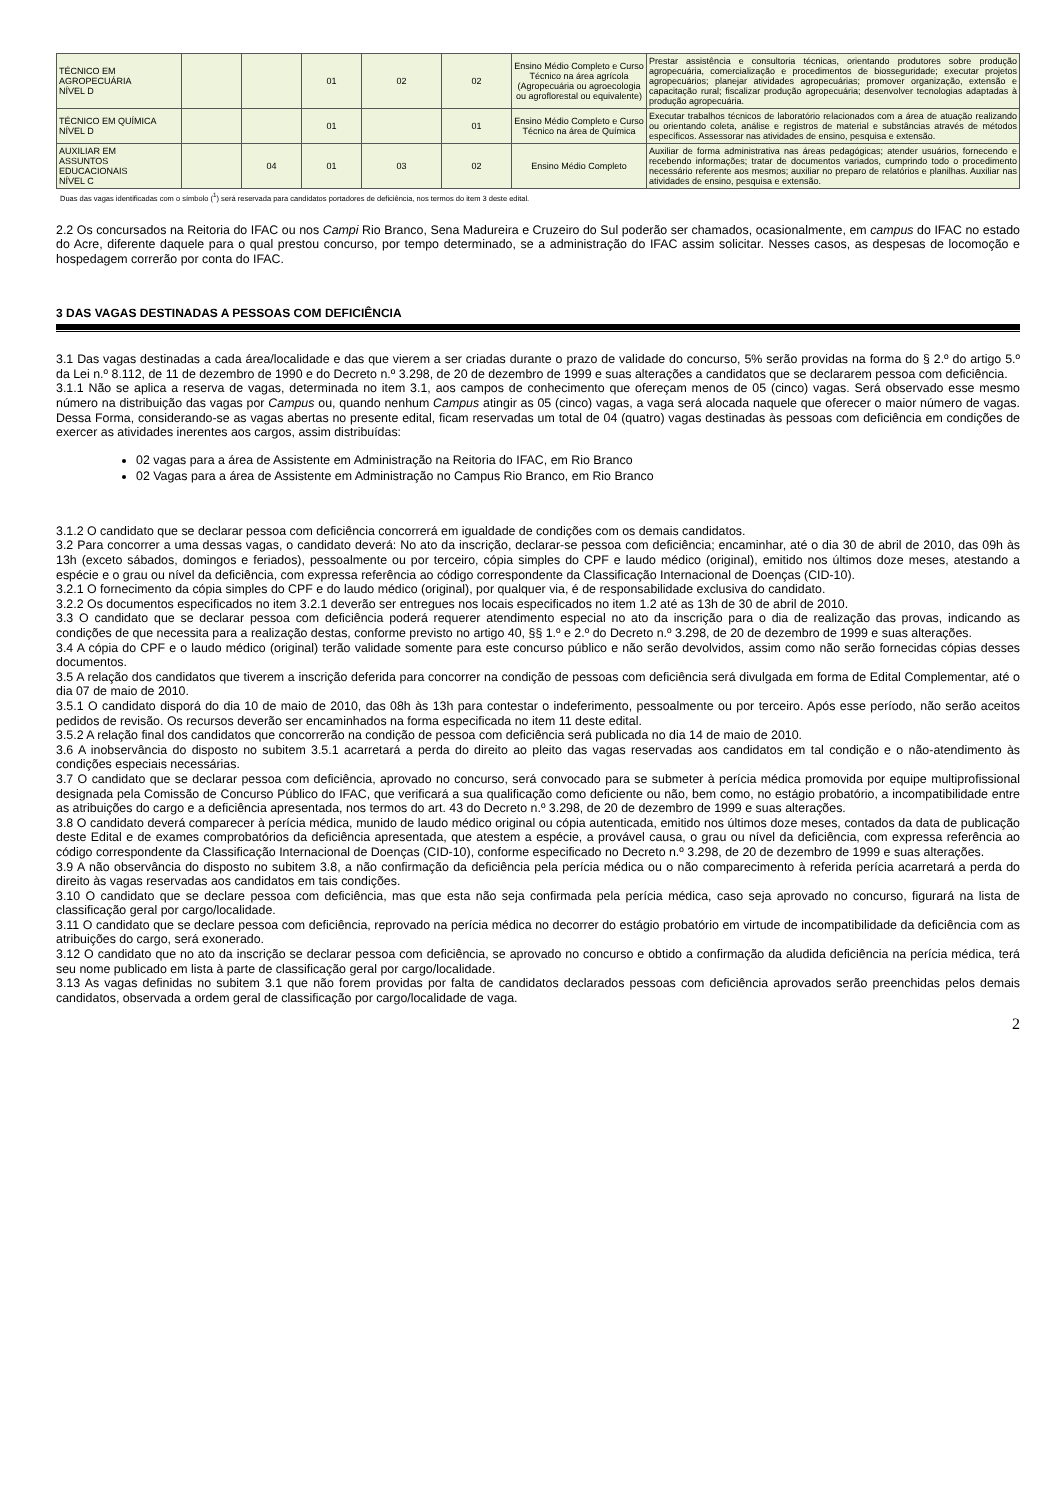| TÉCNICO EM AGROPECUÁRIA NÍVEL D | | | 01 | 02 | 02 | Ensino Médio Completo e Curso Técnico na área agrícola (Agropecuária ou agroecologia ou agroflorestal ou equivalente) | Prestar assistência e consultoria técnicas, orientando produtores sobre produção agropecuária, comercialização e procedimentos de biosseguridade; executar projetos agropecuários; planejar atividades agropecuárias; promover organização, extensão e capacitação rural; fiscalizar produção agropecuária; desenvolver tecnologias adaptadas à produção agropecuária. |
| TÉCNICO EM QUÍMICA NÍVEL D | | | 01 | | 01 | Ensino Médio Completo e Curso Técnico na área de Química | Executar trabalhos técnicos de laboratório relacionados com a área de atuação realizando ou orientando coleta, análise e registros de material e substâncias através de métodos específicos. Assessorar nas atividades de ensino, pesquisa e extensão. |
| AUXILIAR EM ASSUNTOS EDUCACIONAIS NÍVEL C | | 04 | 01 | 03 | 02 | Ensino Médio Completo | Auxiliar de forma administrativa nas áreas pedagógicas; atender usuários, fornecendo e recebendo informações; tratar de documentos variados, cumprindo todo o procedimento necessário referente aos mesmos; auxiliar no preparo de relatórios e planilhas. Auxiliar nas atividades de ensino, pesquisa e extensão. |
Duas das vagas identificadas com o símbolo (<sup>1</sup>) será reservada para candidatos portadores de deficiência, nos termos do item 3 deste edital.
2.2 Os concursados na Reitoria do IFAC ou nos Campi Rio Branco, Sena Madureira e Cruzeiro do Sul poderão ser chamados, ocasionalmente, em campus do IFAC no estado do Acre, diferente daquele para o qual prestou concurso, por tempo determinado, se a administração do IFAC assim solicitar. Nesses casos, as despesas de locomoção e hospedagem correrão por conta do IFAC.
3 DAS VAGAS DESTINADAS A PESSOAS COM DEFICIÊNCIA
3.1 Das vagas destinadas a cada área/localidade e das que vierem a ser criadas durante o prazo de validade do concurso, 5% serão providas na forma do § 2.º do artigo 5.º da Lei n.º 8.112, de 11 de dezembro de 1990 e do Decreto n.º 3.298, de 20 de dezembro de 1999 e suas alterações a candidatos que se declararem pessoa com deficiência.
3.1.1 Não se aplica a reserva de vagas, determinada no item 3.1, aos campos de conhecimento que ofereçam menos de 05 (cinco) vagas. Será observado esse mesmo número na distribuição das vagas por Campus ou, quando nenhum Campus atingir as 05 (cinco) vagas, a vaga será alocada naquele que oferecer o maior número de vagas. Dessa Forma, considerando-se as vagas abertas no presente edital, ficam reservadas um total de 04 (quatro) vagas destinadas às pessoas com deficiência em condições de exercer as atividades inerentes aos cargos, assim distribuídas:
02 vagas para a área de Assistente em Administração na Reitoria do IFAC, em Rio Branco
02 Vagas para a área de Assistente em Administração no Campus Rio Branco, em Rio Branco
3.1.2 O candidato que se declarar pessoa com deficiência concorrerá em igualdade de condições com os demais candidatos.
3.2 Para concorrer a uma dessas vagas, o candidato deverá: No ato da inscrição, declarar-se pessoa com deficiência; encaminhar, até o dia 30 de abril de 2010, das 09h às 13h (exceto sábados, domingos e feriados), pessoalmente ou por terceiro, cópia simples do CPF e laudo médico (original), emitido nos últimos doze meses, atestando a espécie e o grau ou nível da deficiência, com expressa referência ao código correspondente da Classificação Internacional de Doenças (CID-10).
3.2.1 O fornecimento da cópia simples do CPF e do laudo médico (original), por qualquer via, é de responsabilidade exclusiva do candidato.
3.2.2 Os documentos especificados no item 3.2.1 deverão ser entregues nos locais especificados no item 1.2 até as 13h de 30 de abril de 2010.
3.3 O candidato que se declarar pessoa com deficiência poderá requerer atendimento especial no ato da inscrição para o dia de realização das provas, indicando as condições de que necessita para a realização destas, conforme previsto no artigo 40, §§ 1.º e 2.º do Decreto n.º 3.298, de 20 de dezembro de 1999 e suas alterações.
3.4 A cópia do CPF e o laudo médico (original) terão validade somente para este concurso público e não serão devolvidos, assim como não serão fornecidas cópias desses documentos.
3.5 A relação dos candidatos que tiverem a inscrição deferida para concorrer na condição de pessoas com deficiência será divulgada em forma de Edital Complementar, até o dia 07 de maio de 2010.
3.5.1 O candidato disporá do dia 10 de maio de 2010, das 08h às 13h para contestar o indeferimento, pessoalmente ou por terceiro. Após esse período, não serão aceitos pedidos de revisão. Os recursos deverão ser encaminhados na forma especificada no item 11 deste edital.
3.5.2 A relação final dos candidatos que concorrerão na condição de pessoa com deficiência será publicada no dia 14 de maio de 2010.
3.6 A inobservância do disposto no subitem 3.5.1 acarretará a perda do direito ao pleito das vagas reservadas aos candidatos em tal condição e o não-atendimento às condições especiais necessárias.
3.7 O candidato que se declarar pessoa com deficiência, aprovado no concurso, será convocado para se submeter à perícia médica promovida por equipe multiprofissional designada pela Comissão de Concurso Público do IFAC, que verificará a sua qualificação como deficiente ou não, bem como, no estágio probatório, a incompatibilidade entre as atribuições do cargo e a deficiência apresentada, nos termos do art. 43 do Decreto n.º 3.298, de 20 de dezembro de 1999 e suas alterações.
3.8 O candidato deverá comparecer à perícia médica, munido de laudo médico original ou cópia autenticada, emitido nos últimos doze meses, contados da data de publicação deste Edital e de exames comprobatórios da deficiência apresentada, que atestem a espécie, a provável causa, o grau ou nível da deficiência, com expressa referência ao código correspondente da Classificação Internacional de Doenças (CID-10), conforme especificado no Decreto n.º 3.298, de 20 de dezembro de 1999 e suas alterações.
3.9 A não observância do disposto no subitem 3.8, a não confirmação da deficiência pela perícia médica ou o não comparecimento à referida perícia acarretará a perda do direito às vagas reservadas aos candidatos em tais condições.
3.10 O candidato que se declare pessoa com deficiência, mas que esta não seja confirmada pela perícia médica, caso seja aprovado no concurso, figurará na lista de classificação geral por cargo/localidade.
3.11 O candidato que se declare pessoa com deficiência, reprovado na perícia médica no decorrer do estágio probatório em virtude de incompatibilidade da deficiência com as atribuições do cargo, será exonerado.
3.12 O candidato que no ato da inscrição se declarar pessoa com deficiência, se aprovado no concurso e obtido a confirmação da aludida deficiência na perícia médica, terá seu nome publicado em lista à parte de classificação geral por cargo/localidade.
3.13 As vagas definidas no subitem 3.1 que não forem providas por falta de candidatos declarados pessoas com deficiência aprovados serão preenchidas pelos demais candidatos, observada a ordem geral de classificação por cargo/localidade de vaga.
2